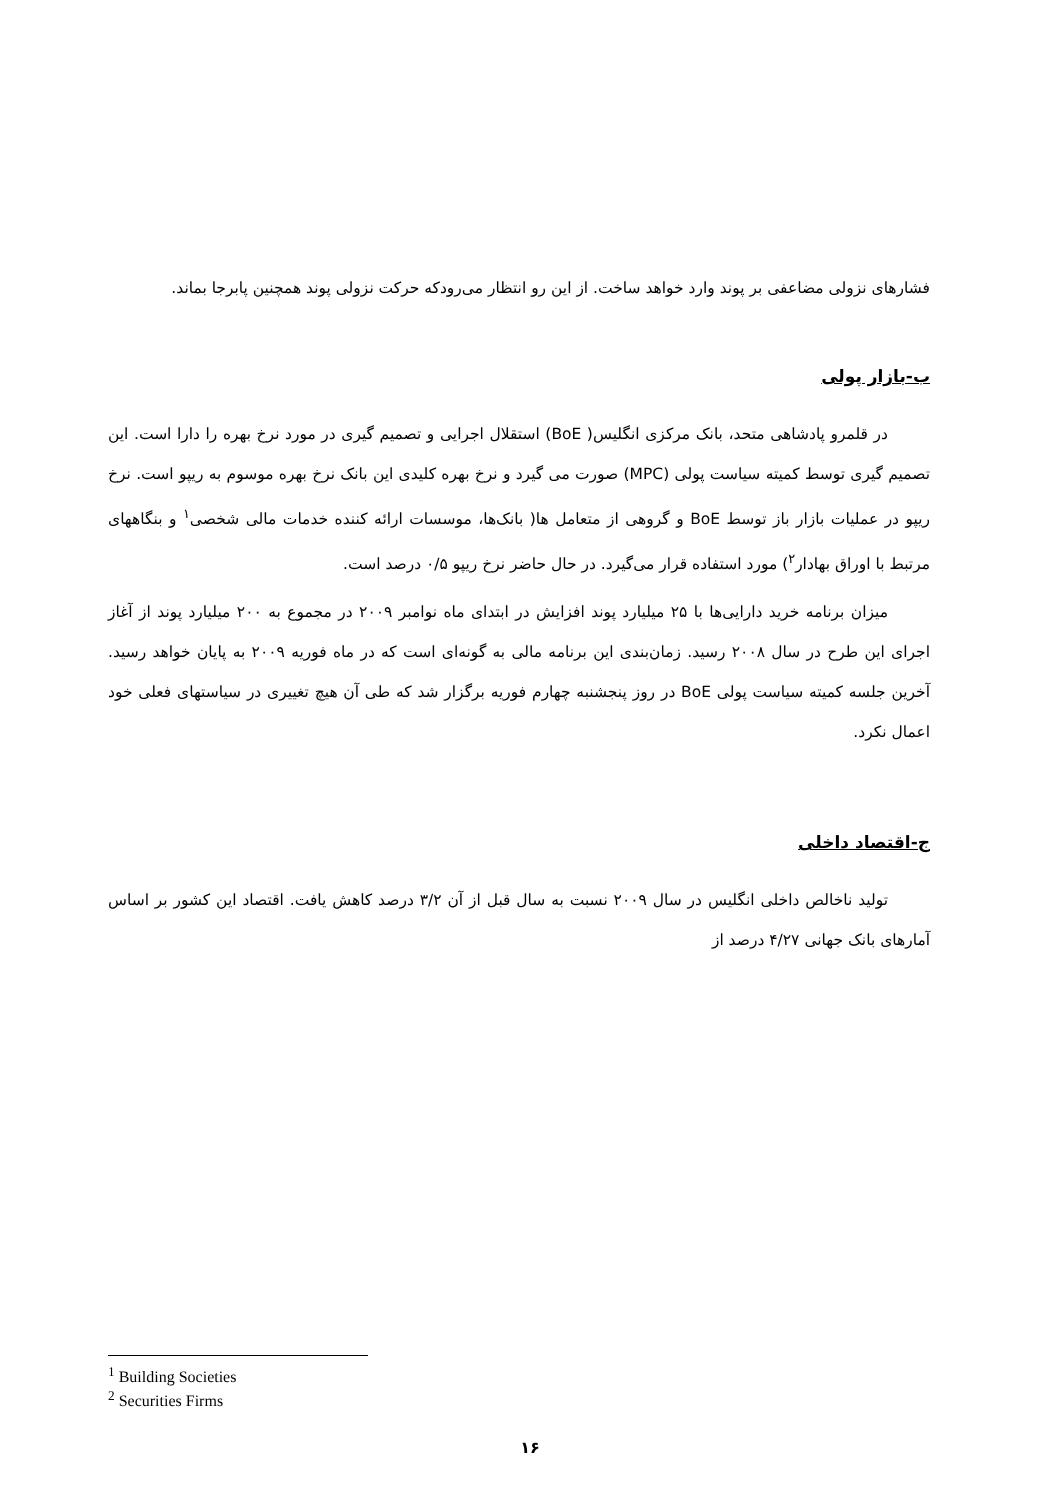فشارهای نزولی مضاعفی بر پوند وارد خواهد ساخت. از این رو انتظار می‌رودکه حرکت نزولی پوند همچنین پابرجا بماند.
ب-بازار پولی
در قلمرو پادشاهی متحد، بانک مرکزی انگلیس( BoE) استقلال اجرایی و تصمیم گیری در مورد نرخ بهره را دارا است. این تصمیم گیری توسط کمیته سیاست پولی (MPC) صورت می گیرد و نرخ بهره کلیدی این بانک نرخ بهره موسوم به ریپو است. نرخ ریپو در عملیات بازار باز توسط BoE و گروهی از متعامل ها( بانک‌ها، موسسات ارائه کننده خدمات مالی شخصی<sup>۱</sup> و بنگاههای مرتبط با اوراق بهادار<sup>۲</sup>) مورد استفاده قرار می‌گیرد. در حال حاضر نرخ ریپو ۰/۵ درصد است.
میزان برنامه خرید دارایی‌ها با ۲۵ میلیارد پوند افزایش در ابتدای ماه نوامبر ۲۰۰۹ در مجموع به ۲۰۰ میلیارد پوند از آغاز اجرای این طرح در سال ۲۰۰۸ رسید. زمان‌بندی این برنامه مالی به گونه‌ای است که در ماه فوریه ۲۰۰۹ به پایان خواهد رسید. آخرین جلسه کمیته سیاست پولی BoE در روز پنجشنبه چهارم فوریه برگزار شد که طی آن هیچ تغییری در سیاستهای فعلی خود اعمال نکرد.
ج-اقتصاد داخلی
تولید ناخالص داخلی انگلیس در سال ۲۰۰۹ نسبت به سال قبل از آن ۳/۲ درصد کاهش یافت. اقتصاد این کشور بر اساس آمارهای بانک جهانی ۴/۲۷ درصد از
<sup>1</sup> Building Societies
<sup>2</sup> Securities Firms
۱۶